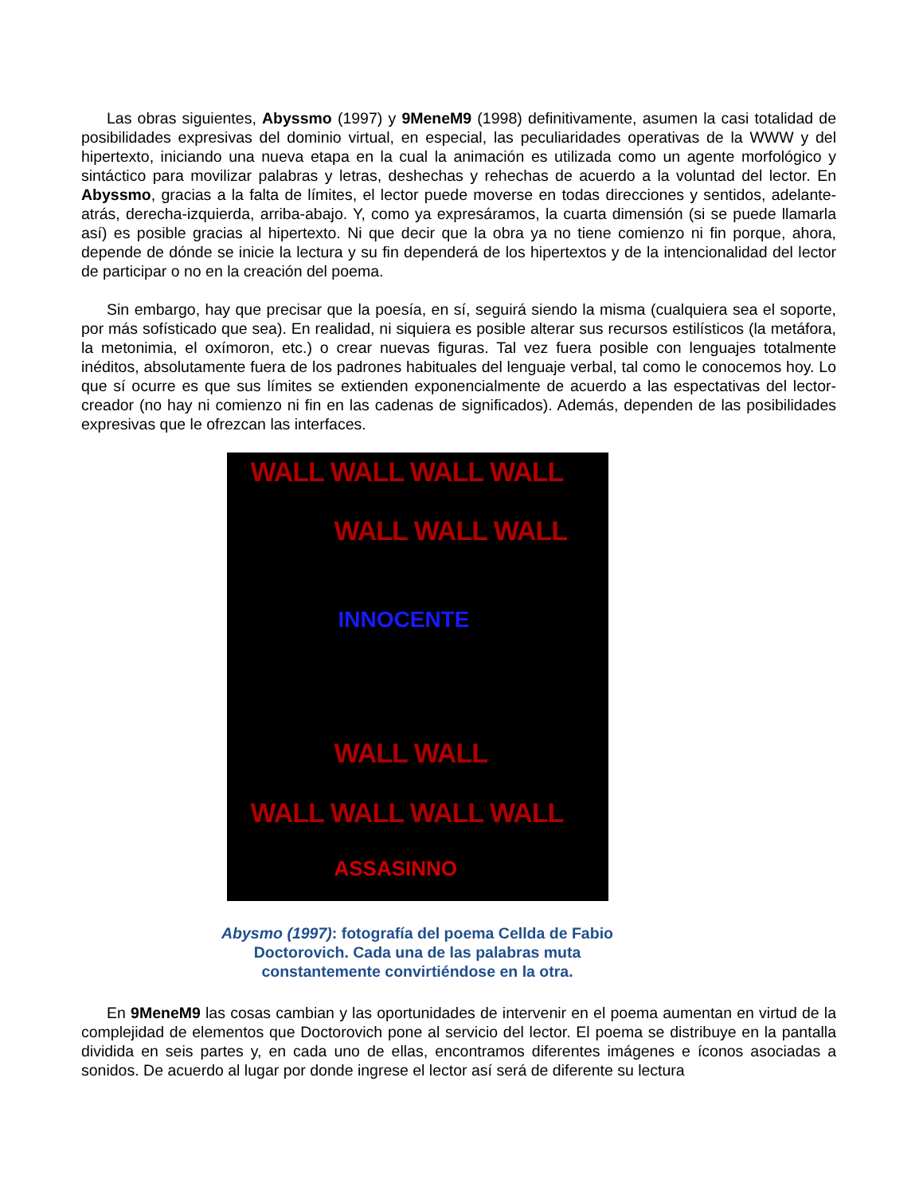Las obras siguientes, Abyssmo (1997) y 9MeneM9 (1998) definitivamente, asumen la casi totalidad de posibilidades expresivas del dominio virtual, en especial, las peculiaridades operativas de la WWW y del hipertexto, iniciando una nueva etapa en la cual la animación es utilizada como un agente morfológico y sintáctico para movilizar palabras y letras, deshechas y rehechas de acuerdo a la voluntad del lector. En Abyssmo, gracias a la falta de límites, el lector puede moverse en todas direcciones y sentidos, adelante- atrás, derecha-izquierda, arriba-abajo. Y, como ya expresáramos, la cuarta dimensión (si se puede llamarla así) es posible gracias al hipertexto. Ni que decir que la obra ya no tiene comienzo ni fin porque, ahora, depende de dónde se inicie la lectura y su fin dependerá de los hipertextos y de la intencionalidad del lector de participar o no en la creación del poema.
Sin embargo, hay que precisar que la poesía, en sí, seguirá siendo la misma (cualquiera sea el soporte, por más sofísticado que sea). En realidad, ni siquiera es posible alterar sus recursos estilísticos (la metáfora, la metonimia, el oxímoron, etc.) o crear nuevas figuras. Tal vez fuera posible con lenguajes totalmente inéditos, absolutamente fuera de los padrones habituales del lenguaje verbal, tal como le conocemos hoy. Lo que sí ocurre es que sus límites se extienden exponencialmente de acuerdo a las espectativas del lector-creador (no hay ni comienzo ni fin en las cadenas de significados). Además, dependen de las posibilidades expresivas que le ofrezcan las interfaces.
WALL WALL WALL WALL
WALL WALL WALL
WALL WALL WALL WALL
WALL WALL
INNOCENTE
ASSASINNO
Abysmo (1997): fotografía del poema Cellda de Fabio Doctorovich. Cada una de las palabras muta constantemente convirtiéndose en la otra.
En 9MeneM9 las cosas cambian y las oportunidades de intervenir en el poema aumentan en virtud de la complejidad de elementos que Doctorovich pone al servicio del lector. El poema se distribuye en la pantalla dividida en seis partes y, en cada uno de ellas, encontramos diferentes imágenes e íconos asociadas a sonidos. De acuerdo al lugar por donde ingrese el lector así será de diferente su lectura